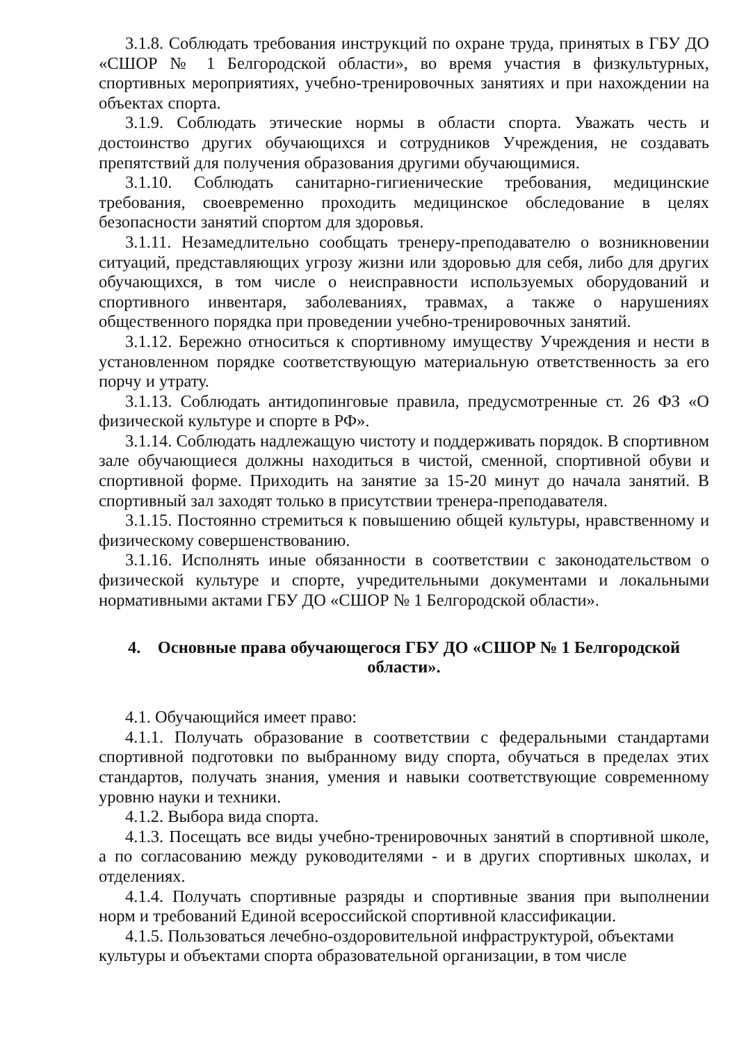3.1.8. Соблюдать требования инструкций по охране труда, принятых в ГБУ ДО «СШОР № 1 Белгородской области», во время участия в физкультурных, спортивных мероприятиях, учебно-тренировочных занятиях и при нахождении на объектах спорта.
3.1.9. Соблюдать этические нормы в области спорта. Уважать честь и достоинство других обучающихся и сотрудников Учреждения, не создавать препятствий для получения образования другими обучающимися.
3.1.10. Соблюдать санитарно-гигиенические требования, медицинские требования, своевременно проходить медицинское обследование в целях безопасности занятий спортом для здоровья.
3.1.11. Незамедлительно сообщать тренеру-преподавателю о возникновении ситуаций, представляющих угрозу жизни или здоровью для себя, либо для других обучающихся, в том числе о неисправности используемых оборудований и спортивного инвентаря, заболеваниях, травмах, а также о нарушениях общественного порядка при проведении учебно-тренировочных занятий.
3.1.12. Бережно относиться к спортивному имуществу Учреждения и нести в установленном порядке соответствующую материальную ответственность за его порчу и утрату.
3.1.13. Соблюдать антидопинговые правила, предусмотренные ст. 26 ФЗ «О физической культуре и спорте в РФ».
3.1.14. Соблюдать надлежащую чистоту и поддерживать порядок. В спортивном зале обучающиеся должны находиться в чистой, сменной, спортивной обуви и спортивной форме. Приходить на занятие за 15-20 минут до начала занятий. В спортивный зал заходят только в присутствии тренера-преподавателя.
3.1.15. Постоянно стремиться к повышению общей культуры, нравственному и физическому совершенствованию.
3.1.16. Исполнять иные обязанности в соответствии с законодательством о физической культуре и спорте, учредительными документами и локальными нормативными актами ГБУ ДО «СШОР № 1 Белгородской области».
4. Основные права обучающегося ГБУ ДО «СШОР № 1 Белгородской области».
4.1. Обучающийся имеет право:
4.1.1. Получать образование в соответствии с федеральными стандартами спортивной подготовки по выбранному виду спорта, обучаться в пределах этих стандартов, получать знания, умения и навыки соответствующие современному уровню науки и техники.
4.1.2. Выбора вида спорта.
4.1.3. Посещать все виды учебно-тренировочных занятий в спортивной школе, а по согласованию между руководителями - и в других спортивных школах, и отделениях.
4.1.4. Получать спортивные разряды и спортивные звания при выполнении норм и требований Единой всероссийской спортивной классификации.
4.1.5. Пользоваться лечебно-оздоровительной инфраструктурой, объектами культуры и объектами спорта образовательной организации, в том числе